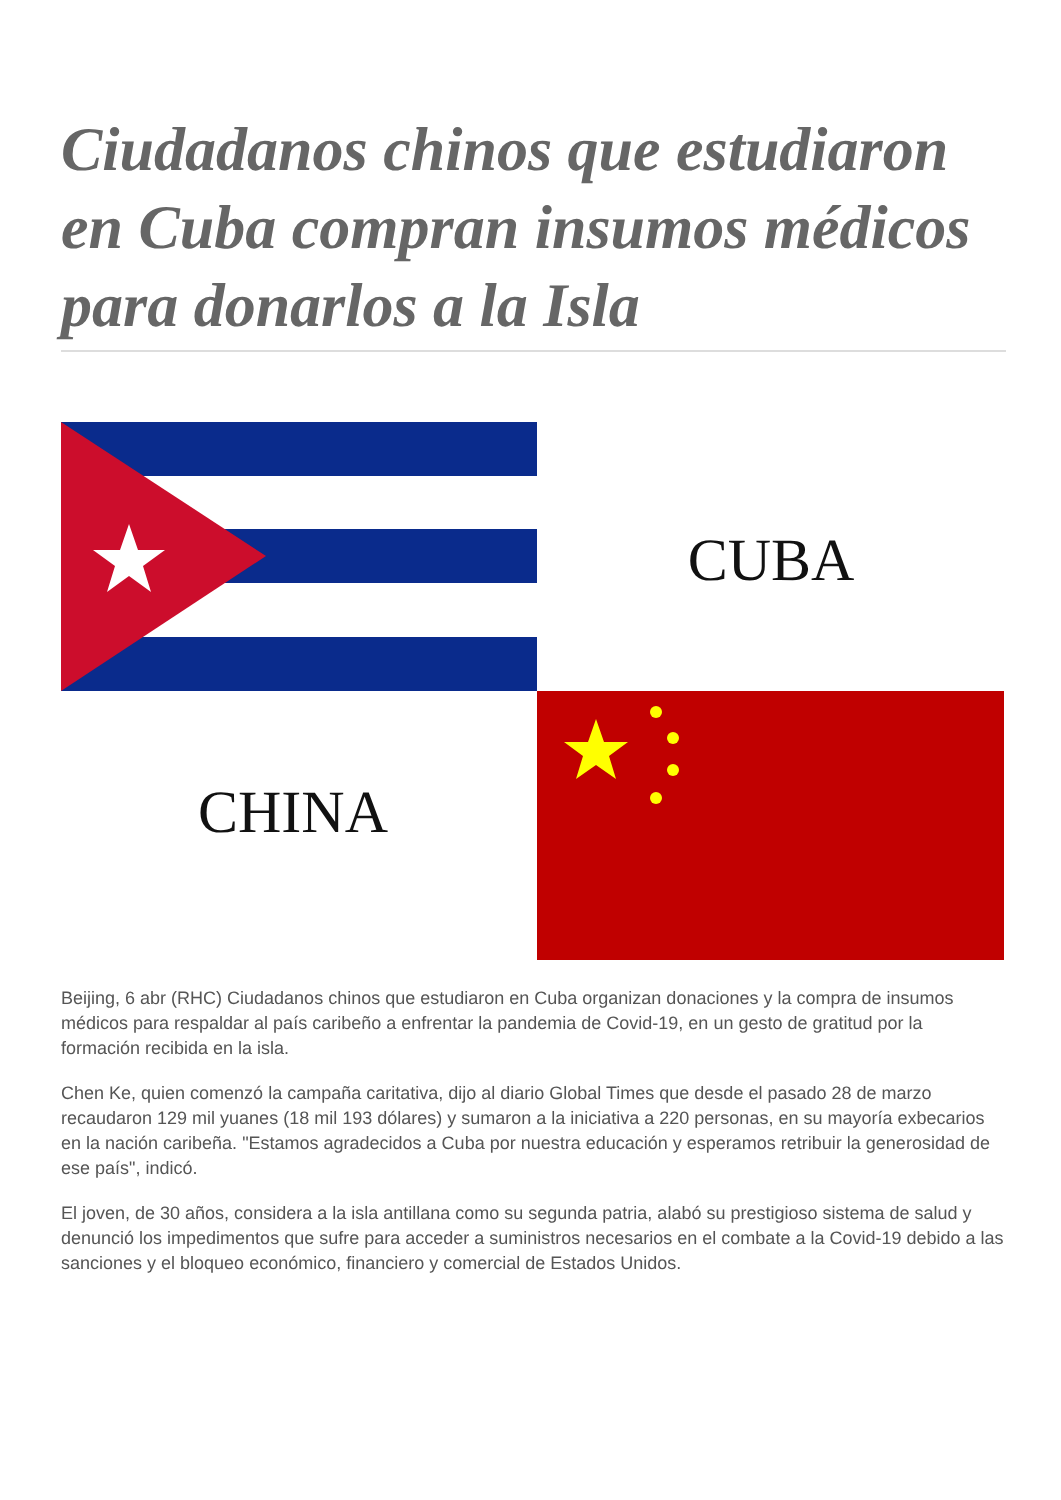Ciudadanos chinos que estudiaron en Cuba compran insumos médicos para donarlos a la Isla
CUBA
CHINA
Beijing, 6 abr (RHC) Ciudadanos chinos que estudiaron en Cuba organizan donaciones y la compra de insumos médicos para respaldar al país caribeño a enfrentar la pandemia de Covid-19, en un gesto de gratitud por la formación recibida en la isla.
Chen Ke, quien comenzó la campaña caritativa, dijo al diario Global Times que desde el pasado 28 de marzo recaudaron 129 mil yuanes (18 mil 193 dólares) y sumaron a la iniciativa a 220 personas, en su mayoría exbecarios en la nación caribeña. "Estamos agradecidos a Cuba por nuestra educación y esperamos retribuir la generosidad de ese país", indicó.
El joven, de 30 años, considera a la isla antillana como su segunda patria, alabó su prestigioso sistema de salud y denunció los impedimentos que sufre para acceder a suministros necesarios en el combate a la Covid-19 debido a las sanciones y el bloqueo económico, financiero y comercial de Estados Unidos.